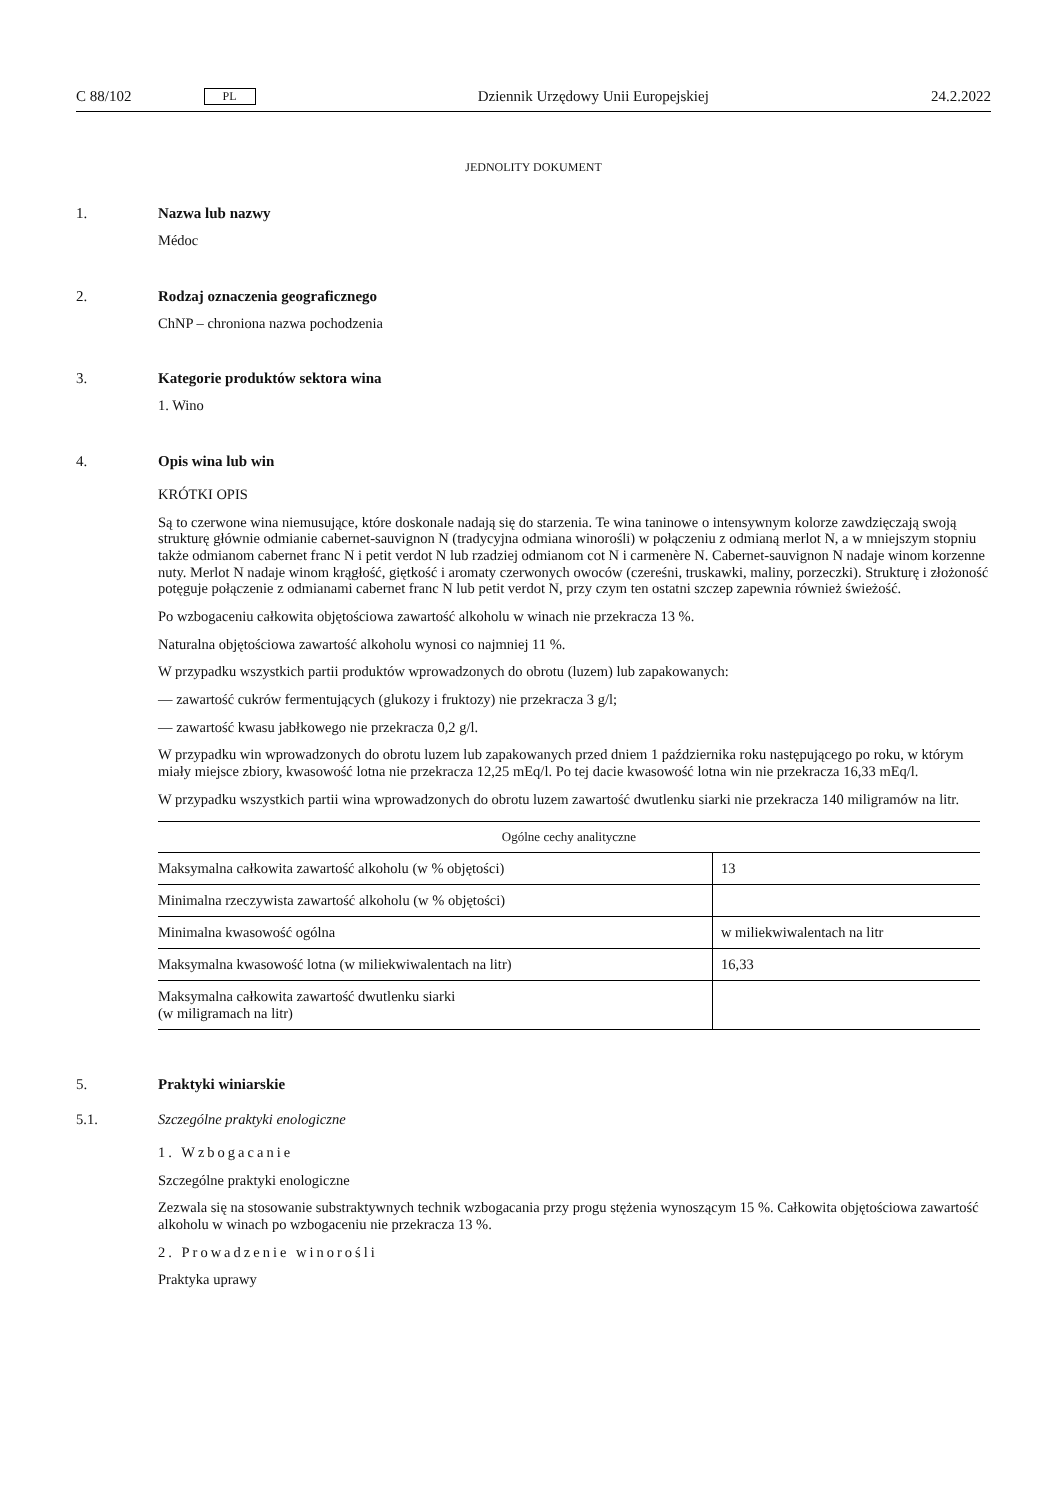C 88/102 PL Dziennik Urzędowy Unii Europejskiej 24.2.2022
JEDNOLITY DOKUMENT
1. Nazwa lub nazwy
Médoc
2. Rodzaj oznaczenia geograficznego
ChNP – chroniona nazwa pochodzenia
3. Kategorie produktów sektora wina
1. Wino
4. Opis wina lub win
KRÓTKI OPIS
Są to czerwone wina niemusujące, które doskonale nadają się do starzenia. Te wina taninowe o intensywnym kolorze zawdzięczają swoją strukturę głównie odmianie cabernet-sauvignon N (tradycyjna odmiana winorośli) w połączeniu z odmianą merlot N, a w mniejszym stopniu także odmianom cabernet franc N i petit verdot N lub rzadziej odmianom cot N i carmenère N. Cabernet-sauvignon N nadaje winom korzenne nuty. Merlot N nadaje winom krągłość, giętkość i aromaty czerwonych owoców (czereśni, truskawki, maliny, porzeczki). Strukturę i złożoność potęguje połączenie z odmianami cabernet franc N lub petit verdot N, przy czym ten ostatni szczep zapewnia również świeżość.
Po wzbogaceniu całkowita objętościowa zawartość alkoholu w winach nie przekracza 13 %.
Naturalna objętościowa zawartość alkoholu wynosi co najmniej 11 %.
W przypadku wszystkich partii produktów wprowadzonych do obrotu (luzem) lub zapakowanych:
— zawartość cukrów fermentujących (glukozy i fruktozy) nie przekracza 3 g/l;
— zawartość kwasu jabłkowego nie przekracza 0,2 g/l.
W przypadku win wprowadzonych do obrotu luzem lub zapakowanych przed dniem 1 października roku następującego po roku, w którym miały miejsce zbiory, kwasowość lotna nie przekracza 12,25 mEq/l. Po tej dacie kwasowość lotna win nie przekracza 16,33 mEq/l.
W przypadku wszystkich partii wina wprowadzonych do obrotu luzem zawartość dwutlenku siarki nie przekracza 140 miligramów na litr.
| Ogólne cechy analityczne | |
| --- | --- |
| Maksymalna całkowita zawartość alkoholu (w % objętości) | 13 |
| Minimalna rzeczywista zawartość alkoholu (w % objętości) | |
| Minimalna kwasowość ogólna | w miliekwiwalentach na litr |
| Maksymalna kwasowość lotna (w miliekwiwalentach na litr) | 16,33 |
| Maksymalna całkowita zawartość dwutlenku siarki (w miligramach na litr) | |
5. Praktyki winiarskie
5.1. Szczególne praktyki enologiczne
1. Wzbogacanie
Szczególne praktyki enologiczne
Zezwala się na stosowanie substraktywnych technik wzbogacania przy progu stężenia wynoszącym 15 %. Całkowita objętościowa zawartość alkoholu w winach po wzbogaceniu nie przekracza 13 %.
2. Prowadzenie winorośli
Praktyka uprawy